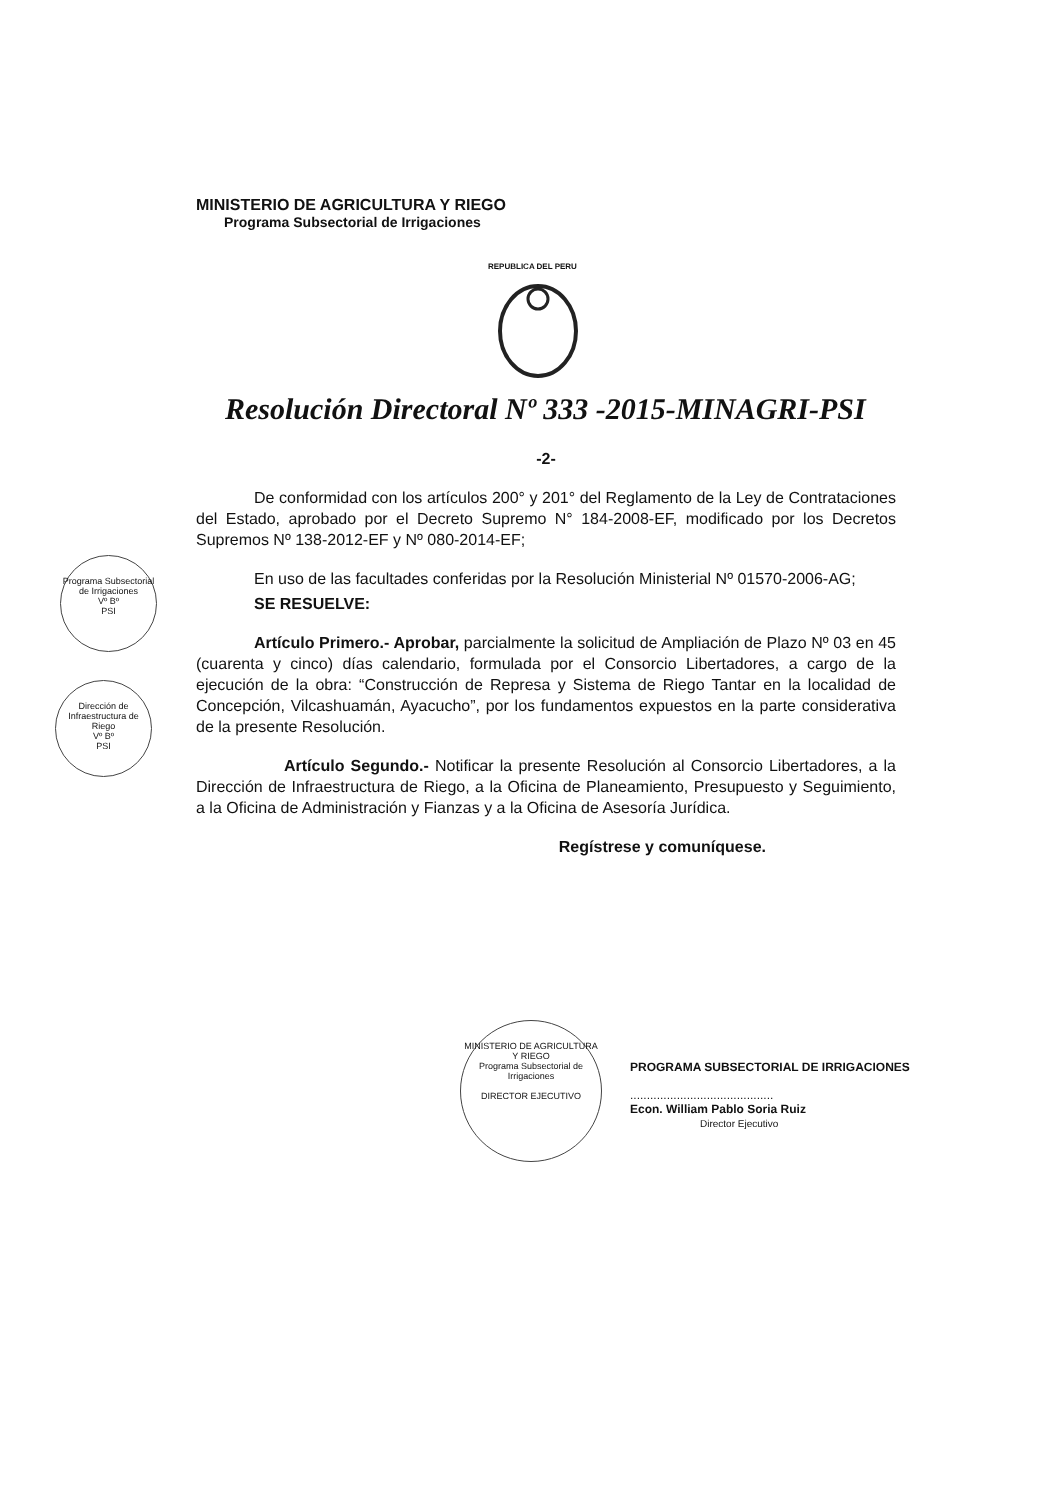MINISTERIO DE AGRICULTURA Y RIEGO
Programa Subsectorial de Irrigaciones
REPUBLICA DEL PERU
Resolución Directoral Nº 333 -2015-MINAGRI-PSI
-2-
De conformidad con los artículos 200° y 201° del Reglamento de la Ley de Contrataciones del Estado, aprobado por el Decreto Supremo N° 184-2008-EF, modificado por los Decretos Supremos Nº 138-2012-EF y Nº 080-2014-EF;
En uso de las facultades conferidas por la Resolución Ministerial Nº 01570-2006-AG;
SE RESUELVE:
Artículo Primero.- Aprobar, parcialmente la solicitud de Ampliación de Plazo Nº 03 en 45 (cuarenta y cinco) días calendario, formulada por el Consorcio Libertadores, a cargo de la ejecución de la obra: “Construcción de Represa y Sistema de Riego Tantar en la localidad de Concepción, Vilcashuamán, Ayacucho”, por los fundamentos expuestos en la parte considerativa de la presente Resolución.
Artículo Segundo.- Notificar la presente Resolución al Consorcio Libertadores, a la Dirección de Infraestructura de Riego, a la Oficina de Planeamiento, Presupuesto y Seguimiento, a la Oficina de Administración y Fianzas y a la Oficina de Asesoría Jurídica.
Regístrese y comuníquese.
Programa Subsectorial de Irrigaciones
Vº Bº
PSI
Dirección de Infraestructura de Riego
Vº Bº
PSI
MINISTERIO DE AGRICULTURA Y RIEGO
Programa Subsectorial de Irrigaciones
DIRECTOR EJECUTIVO
PROGRAMA SUBSECTORIAL DE IRRIGACIONES
...........................................
Econ. William Pablo Soria Ruiz
Director Ejecutivo